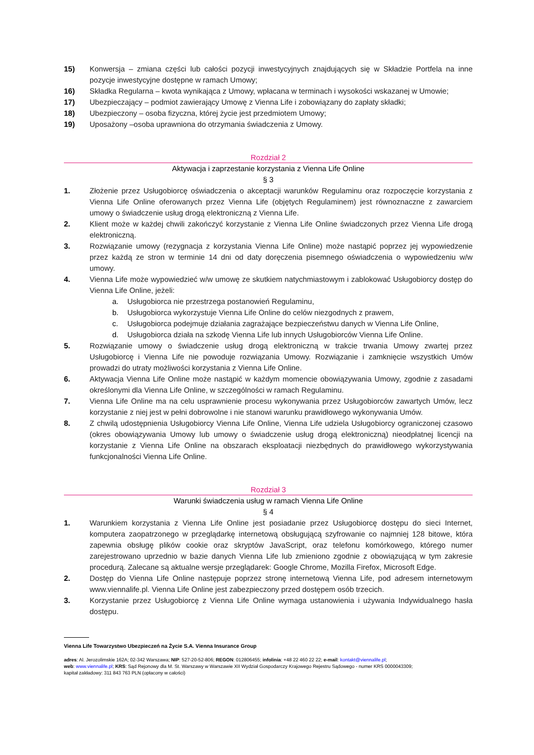15) Konwersja – zmiana części lub całości pozycji inwestycyjnych znajdujących się w Składzie Portfela na inne pozycje inwestycyjne dostępne w ramach Umowy;
16) Składka Regularna – kwota wynikająca z Umowy, wpłacana w terminach i wysokości wskazanej w Umowie;
17) Ubezpieczający – podmiot zawierający Umowę z Vienna Life i zobowiązany do zapłaty składki;
18) Ubezpieczony – osoba fizyczna, której życie jest przedmiotem Umowy;
19) Uposażony –osoba uprawniona do otrzymania świadczenia z Umowy.
Rozdział 2
Aktywacja i zaprzestanie korzystania z Vienna Life Online
§ 3
1. Złożenie przez Usługobiorcę oświadczenia o akceptacji warunków Regulaminu oraz rozpoczęcie korzystania z Vienna Life Online oferowanych przez Vienna Life (objętych Regulaminem) jest równoznaczne z zawarciem umowy o świadczenie usług drogą elektroniczną z Vienna Life.
2. Klient może w każdej chwili zakończyć korzystanie z Vienna Life Online świadczonych przez Vienna Life drogą elektroniczną.
3. Rozwiązanie umowy (rezygnacja z korzystania Vienna Life Online) może nastąpić poprzez jej wypowiedzenie przez każdą ze stron w terminie 14 dni od daty doręczenia pisemnego oświadczenia o wypowiedzeniu w/w umowy.
4. Vienna Life może wypowiedzieć w/w umowę ze skutkiem natychmiastowym i zablokować Usługobiorcy dostęp do Vienna Life Online, jeżeli:
a. Usługobiorca nie przestrzega postanowień Regulaminu,
b. Usługobiorca wykorzystuje Vienna Life Online do celów niezgodnych z prawem,
c. Usługobiorca podejmuje działania zagrażające bezpieczeństwu danych w Vienna Life Online,
d. Usługobiorca działa na szkodę Vienna Life lub innych Usługobiorców Vienna Life Online.
5. Rozwiązanie umowy o świadczenie usług drogą elektroniczną w trakcie trwania Umowy zwartej przez Usługobiorcę i Vienna Life nie powoduje rozwiązania Umowy. Rozwiązanie i zamknięcie wszystkich Umów prowadzi do utraty możliwości korzystania z Vienna Life Online.
6. Aktywacja Vienna Life Online może nastąpić w każdym momencie obowiązywania Umowy, zgodnie z zasadami określonymi dla Vienna Life Online, w szczególności w ramach Regulaminu.
7. Vienna Life Online ma na celu usprawnienie procesu wykonywania przez Usługobiorców zawartych Umów, lecz korzystanie z niej jest w pełni dobrowolne i nie stanowi warunku prawidłowego wykonywania Umów.
8. Z chwilą udostępnienia Usługobiorcy Vienna Life Online, Vienna Life udziela Usługobiorcy ograniczonej czasowo (okres obowiązywania Umowy lub umowy o świadczenie usług drogą elektroniczną) nieodpłatnej licencji na korzystanie z Vienna Life Online na obszarach eksploatacji niezbędnych do prawidłowego wykorzystywania funkcjonalności Vienna Life Online.
Rozdział 3
Warunki świadczenia usług w ramach Vienna Life Online
§ 4
1. Warunkiem korzystania z Vienna Life Online jest posiadanie przez Usługobiorcę dostępu do sieci Internet, komputera zaopatrzonego w przeglądarkę internetową obsługującą szyfrowanie co najmniej 128 bitowe, która zapewnia obsługę plików cookie oraz skryptów JavaScript, oraz telefonu komórkowego, którego numer zarejestrowano uprzednio w bazie danych Vienna Life lub zmieniono zgodnie z obowiązującą w tym zakresie procedurą. Zalecane są aktualne wersje przeglądarek: Google Chrome, Mozilla Firefox, Microsoft Edge.
2. Dostęp do Vienna Life Online następuje poprzez stronę internetową Vienna Life, pod adresem internetowym www.viennalife.pl. Vienna Life Online jest zabezpieczony przed dostępem osób trzecich.
3. Korzystanie przez Usługobiorcę z Vienna Life Online wymaga ustanowienia i używania Indywidualnego hasła dostępu.
Vienna Life Towarzystwo Ubezpieczeń na Życie S.A. Vienna Insurance Group
adres: Al. Jerozolimskie 162A; 02-342 Warszawa; NIP: 527-20-52-806; REGON: 012806455; infolinia: +48 22 460 22 22; e-mail: kontakt@viennalife.pl;
web: www.viennalife.pl; KRS: Sąd Rejonowy dla M. St. Warszawy w Warszawie XII Wydział Gospodarczy Krajowego Rejestru Sądowego - numer KRS 0000043309;
kapitał zakładowy: 311 843 763 PLN (opłacony w całości)